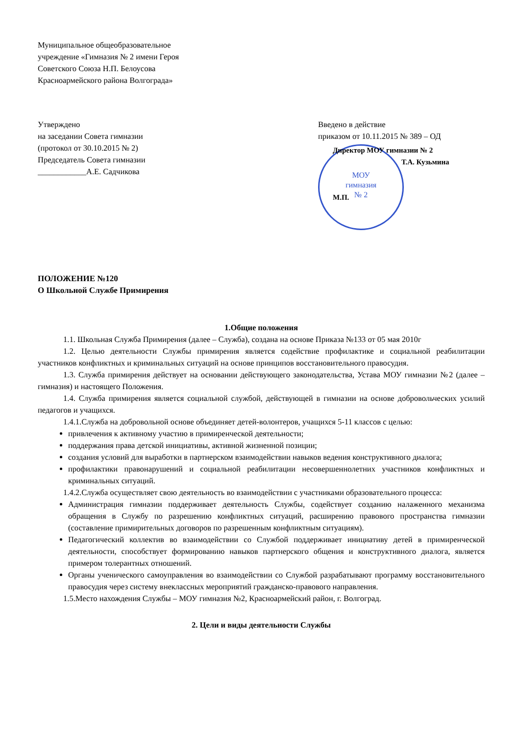Муниципальное общеобразовательное
учреждение «Гимназия № 2 имени Героя
Советского Союза Н.П. Белоусова
Красноармейского района Волгограда»
Утверждено
на заседании Совета гимназии
(протокол от 30.10.2015 № 2)
Председатель Совета гимназии
____________А.Е. Садчикова
Введено в действие
приказом от 10.11.2015 № 389 – ОД
МОУ
гимназия
№ 2
Директор МОУ гимназии № 2
Т.А. Кузьмина
М.П.
ПОЛОЖЕНИЕ №120
О Школьной Службе Примирения
1.Общие положения
1.1. Школьная Служба Примирения (далее – Служба), создана на основе Приказа №133 от 05 мая 2010г
1.2. Целью деятельности Службы примирения является содействие профилактике и социальной реабилитации участников конфликтных и криминальных ситуаций на основе принципов восстановительного правосудия.
1.3. Служба примирения действует на основании действующего законодательства, Устава МОУ гимназии №2 (далее – гимназия) и настоящего Положения.
1.4. Служба примирения является социальной службой, действующей в гимназии на основе добровольческих усилий педагогов и учащихся.
1.4.1.Служба на добровольной основе объединяет детей-волонтеров, учащихся 5-11 классов с целью:
привлечения к активному участию в примиренческой деятельности;
поддержания права детской инициативы, активной жизненной позиции;
создания условий для выработки в партнерском взаимодействии навыков ведения конструктивного диалога;
профилактики правонарушений и социальной реабилитации несовершеннолетних участников конфликтных и криминальных ситуаций.
1.4.2.Служба осуществляет свою деятельность во взаимодействии с участниками образовательного процесса:
Администрация гимназии поддерживает деятельность Службы, содействует созданию налаженного механизма обращения в Службу по разрешению конфликтных ситуаций, расширению правового пространства гимназии (составление примирительных договоров по разрешенным конфликтным ситуациям).
Педагогический коллектив во взаимодействии со Службой поддерживает инициативу детей в примиренческой деятельности, способствует формированию навыков партнерского общения и конструктивного диалога, является примером толерантных отношений.
Органы ученического самоуправления во взаимодействии со Службой разрабатывают программу восстановительного правосудия через систему внеклассных мероприятий гражданско-правового направления.
1.5.Место нахождения Службы – МОУ гимназия №2, Красноармейский район, г. Волгоград.
2. Цели и виды деятельности Службы